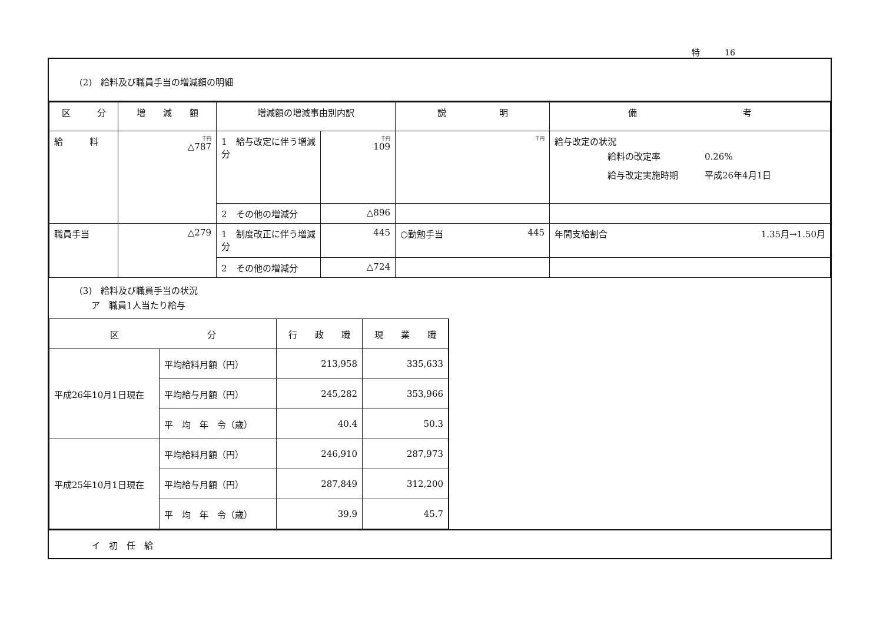特　　　16
(2)　給料及び職員手当の増減額の明細
| 区 分 | 増 減 額 | 増減額の増減事由別内訳 | | 説 明 | 備 考 |
| --- | --- | --- | --- | --- | --- |
| 給 料 | 千円 △787 | 1 給与改定に伴う増減分 | 千円 109 | 千円 | 給与改定の状況 給料の改定率 0.26% 給与改定実施時期 平成26年4月1日 |
| | | 2 その他の増減分 | △896 | | |
| 職員手当 | △279 | 1 制度改正に伴う増減分 | 445 | ○勤勉手当 445 | 年間支給割合 1.35月→1.50月 |
| | | 2 その他の増減分 | △724 | | |
(3)　給料及び職員手当の状況
ア　職員1人当たり給与
| 区 分 | | 行 政 職 | 現 業 職 |
| --- | --- | --- | --- |
| 平成26年10月1日現在 | 平均給料月額（円） | 213,958 | 335,633 |
| | 平均給与月額（円） | 245,282 | 353,966 |
| | 平 均 年 令（歳） | 40.4 | 50.3 |
| 平成25年10月1日現在 | 平均給料月額（円） | 246,910 | 287,973 |
| | 平均給与月額（円） | 287,849 | 312,200 |
| | 平 均 年 令（歳） | 39.9 | 45.7 |
イ　初　任　給